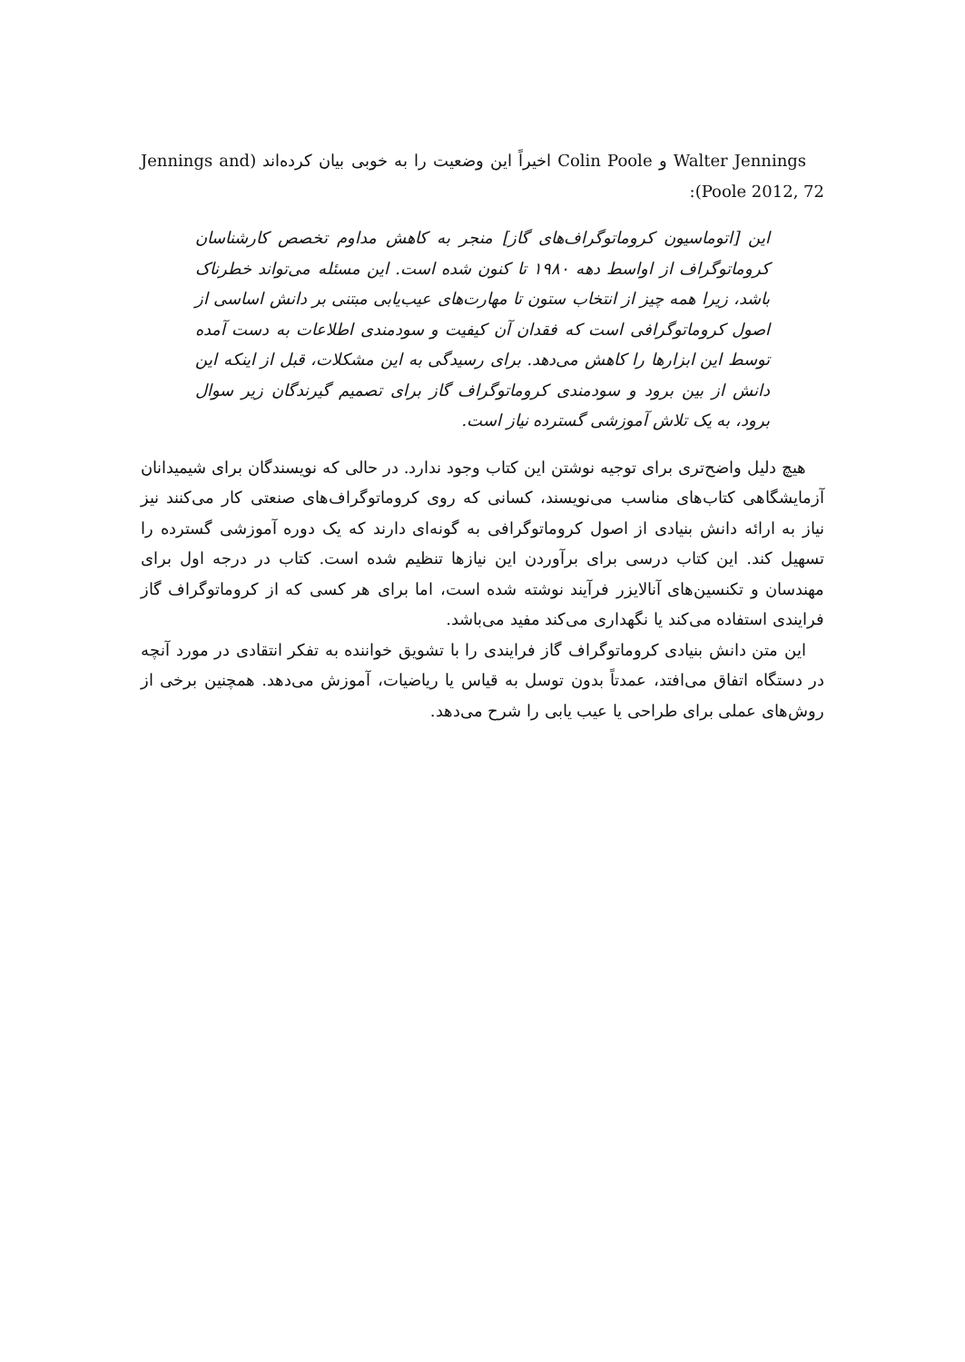Walter Jennings و Colin Poole اخیراً این وضعیت را به خوبی بیان کرده‌اند (Jennings and Poole 2012, 72):
این [اتوماسیون کروماتوگراف‌های گاز] منجر به کاهش مداوم تخصص کارشناسان کروماتوگراف از اواسط دهه ۱۹۸۰ تا کنون شده است. این مسئله می‌تواند خطرناک باشد، زیرا همه چیز از انتخاب ستون تا مهارت‌های عیب‌یابی مبتنی بر دانش اساسی از اصول کروماتوگرافی است که فقدان آن کیفیت و سودمندی اطلاعات به دست آمده توسط این ابزارها را کاهش می‌دهد. برای رسیدگی به این مشکلات، قبل از اینکه این دانش از بین برود و سودمندی کروماتوگراف گاز برای تصمیم گیرندگان زیر سوال برود، به یک تلاش آموزشی گسترده نیاز است.
هیچ دلیل واضح‌تری برای توجیه نوشتن این کتاب وجود ندارد. در حالی که نویسندگان برای شیمیدانان آزمایشگاهی کتاب‌های مناسب می‌نویسند، کسانی که روی کروماتوگراف‌های صنعتی کار می‌کنند نیز نیاز به ارائه دانش بنیادی از اصول کروماتوگرافی به گونه‌ای دارند که یک دوره آموزشی گسترده را تسهیل کند. این کتاب درسی برای برآوردن این نیازها تنظیم شده است. کتاب در درجه اول برای مهندسان و تکنسین‌های آنالایزر فرآیند نوشته شده است، اما برای هر کسی که از کروماتوگراف گاز فرایندی استفاده می‌کند یا نگهداری می‌کند مفید می‌باشد.
این متن دانش بنیادی کروماتوگراف گاز فرایندی را با تشویق خواننده به تفکر انتقادی در مورد آنچه در دستگاه اتفاق می‌افتد، عمدتاً بدون توسل به قیاس یا ریاضیات، آموزش می‌دهد. همچنین برخی از روش‌های عملی برای طراحی یا عیب یابی را شرح می‌دهد.